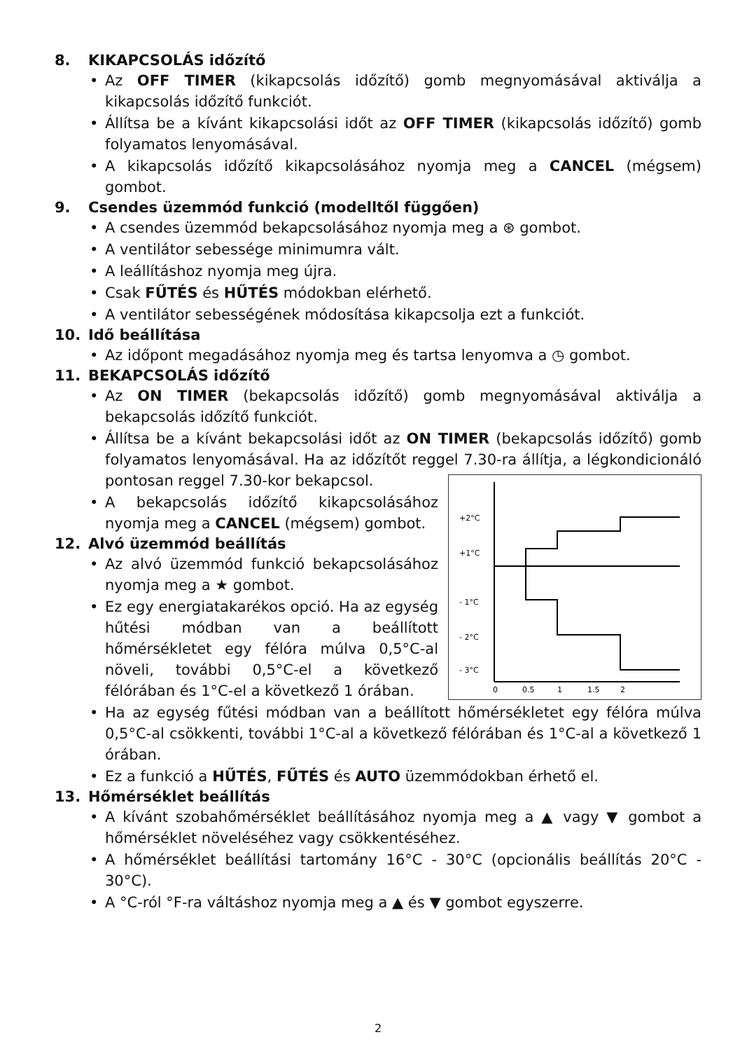8. KIKAPCSOLÁS időzítő
Az OFF TIMER (kikapcsolás időzítő) gomb megnyomásával aktiválja a kikapcsolás időzítő funkciót.
Állítsa be a kívánt kikapcsolási időt az OFF TIMER (kikapcsolás időzítő) gomb folyamatos lenyomásával.
A kikapcsolás időzítő kikapcsolásához nyomja meg a CANCEL (mégsem) gombot.
9. Csendes üzemmód funkció (modelltől függően)
A csendes üzemmód bekapcsolásához nyomja meg a ⊛ gombot.
A ventilátor sebessége minimumra vált.
A leállításhoz nyomja meg újra.
Csak FŰTÉS és HŰTÉS módokban elérhető.
A ventilátor sebességének módosítása kikapcsolja ezt a funkciót.
10. Idő beállítása
Az időpont megadásához nyomja meg és tartsa lenyomva a ◷ gombot.
11. BEKAPCSOLÁS időzítő
Az ON TIMER (bekapcsolás időzítő) gomb megnyomásával aktiválja a bekapcsolás időzítő funkciót.
Állítsa be a kívánt bekapcsolási időt az ON TIMER (bekapcsolás időzítő) gomb folyamatos lenyomásával. Ha az időzítőt reggel 7.30-ra állítja, a légkondicionáló pontosan reggel 7.30-kor bekapcsol.
+2°C
+1°C
- 1°C
- 2°C
- 3°C
0
0.5
1
1.5
2
A bekapcsolás időzítő kikapcsolásához nyomja meg a CANCEL (mégsem) gombot.
12. Alvó üzemmód beállítás
Az alvó üzemmód funkció bekapcsolásához nyomja meg a ★ gombot.
Ez egy energiatakarékos opció. Ha az egység hűtési módban van a beállított hőmérsékletet egy félóra múlva 0,5°C-al növeli, további 0,5°C-el a következő félórában és 1°C-el a következő 1 órában.
Ha az egység fűtési módban van a beállított hőmérsékletet egy félóra múlva 0,5°C-al csökkenti, további 1°C-al a következő félórában és 1°C-al a következő 1 órában.
Ez a funkció a HŰTÉS, FŰTÉS és AUTO üzemmódokban érhető el.
13. Hőmérséklet beállítás
A kívánt szobahőmérséklet beállításához nyomja meg a ▲ vagy ▼ gombot a hőmérséklet növeléséhez vagy csökkentéséhez.
A hőmérséklet beállítási tartomány 16°C - 30°C (opcionális beállítás 20°C - 30°C).
A °C-ról °F-ra váltáshoz nyomja meg a ▲ és ▼ gombot egyszerre.
2